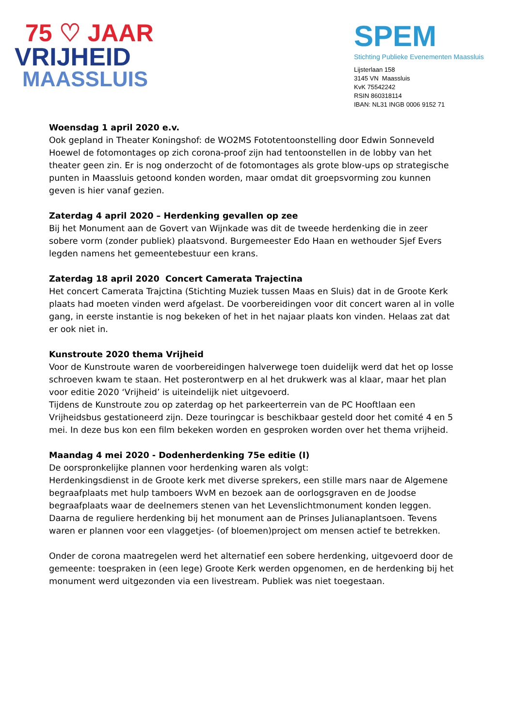75 ♡ JAAR
VRIJHEID
MAASSLUIS
SPEM
Stichting Publieke Evenementen Maassluis
Lijsterlaan 158
3145 VN Maassluis
KvK 75542242
RSIN 860318114
IBAN: NL31 INGB 0006 9152 71
Woensdag 1 april 2020 e.v.
Ook gepland in Theater Koningshof: de WO2MS Fototentoonstelling door Edwin Sonneveld Hoewel de fotomontages op zich corona-proof zijn had tentoonstellen in de lobby van het theater geen zin. Er is nog onderzocht of de fotomontages als grote blow-ups op strategische punten in Maassluis getoond konden worden, maar omdat dit groepsvorming zou kunnen geven is hier vanaf gezien.
Zaterdag 4 april 2020 – Herdenking gevallen op zee
Bij het Monument aan de Govert van Wijnkade was dit de tweede herdenking die in zeer sobere vorm (zonder publiek) plaatsvond. Burgemeester Edo Haan en wethouder Sjef Evers legden namens het gemeentebestuur een krans.
Zaterdag 18 april 2020 Concert Camerata Trajectina
Het concert Camerata Trajctina (Stichting Muziek tussen Maas en Sluis) dat in de Groote Kerk plaats had moeten vinden werd afgelast. De voorbereidingen voor dit concert waren al in volle gang, in eerste instantie is nog bekeken of het in het najaar plaats kon vinden. Helaas zat dat er ook niet in.
Kunstroute 2020 thema Vrijheid
Voor de Kunstroute waren de voorbereidingen halverwege toen duidelijk werd dat het op losse schroeven kwam te staan. Het posterontwerp en al het drukwerk was al klaar, maar het plan voor editie 2020 ‘Vrijheid’ is uiteindelijk niet uitgevoerd.
Tijdens de Kunstroute zou op zaterdag op het parkeerterrein van de PC Hooftlaan een Vrijheidsbus gestationeerd zijn. Deze touringcar is beschikbaar gesteld door het comité 4 en 5 mei. In deze bus kon een film bekeken worden en gesproken worden over het thema vrijheid.
Maandag 4 mei 2020 - Dodenherdenking 75e editie (I)
De oorspronkelijke plannen voor herdenking waren als volgt:
Herdenkingsdienst in de Groote kerk met diverse sprekers, een stille mars naar de Algemene begraafplaats met hulp tamboers WvM en bezoek aan de oorlogsgraven en de Joodse begraafplaats waar de deelnemers stenen van het Levenslichtmonument konden leggen. Daarna de reguliere herdenking bij het monument aan de Prinses Julianaplantsoen. Tevens waren er plannen voor een vlaggetjes- (of bloemen)project om mensen actief te betrekken.
Onder de corona maatregelen werd het alternatief een sobere herdenking, uitgevoerd door de gemeente: toespraken in (een lege) Groote Kerk werden opgenomen, en de herdenking bij het monument werd uitgezonden via een livestream. Publiek was niet toegestaan.